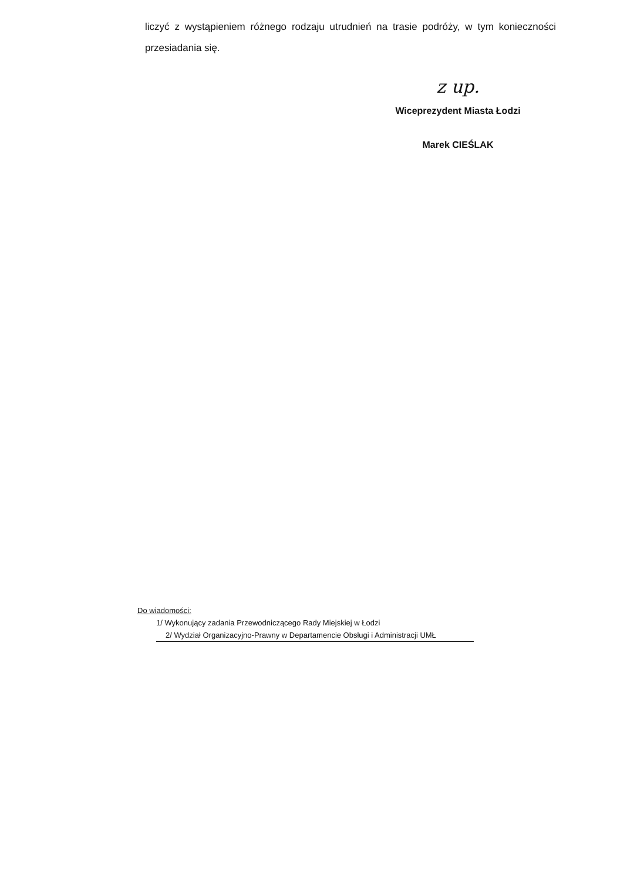liczyć z wystąpieniem różnego rodzaju utrudnień na trasie podróży, w tym konieczności przesiadania się.
z up.
Wiceprezydent Miasta Łodzi
Marek CIEŚLAK
Do wiadomości:
1/ Wykonujący zadania Przewodniczącego Rady Miejskiej w Łodzi
2/ Wydział Organizacyjno-Prawny w Departamencie Obsługi i Administracji UMŁ